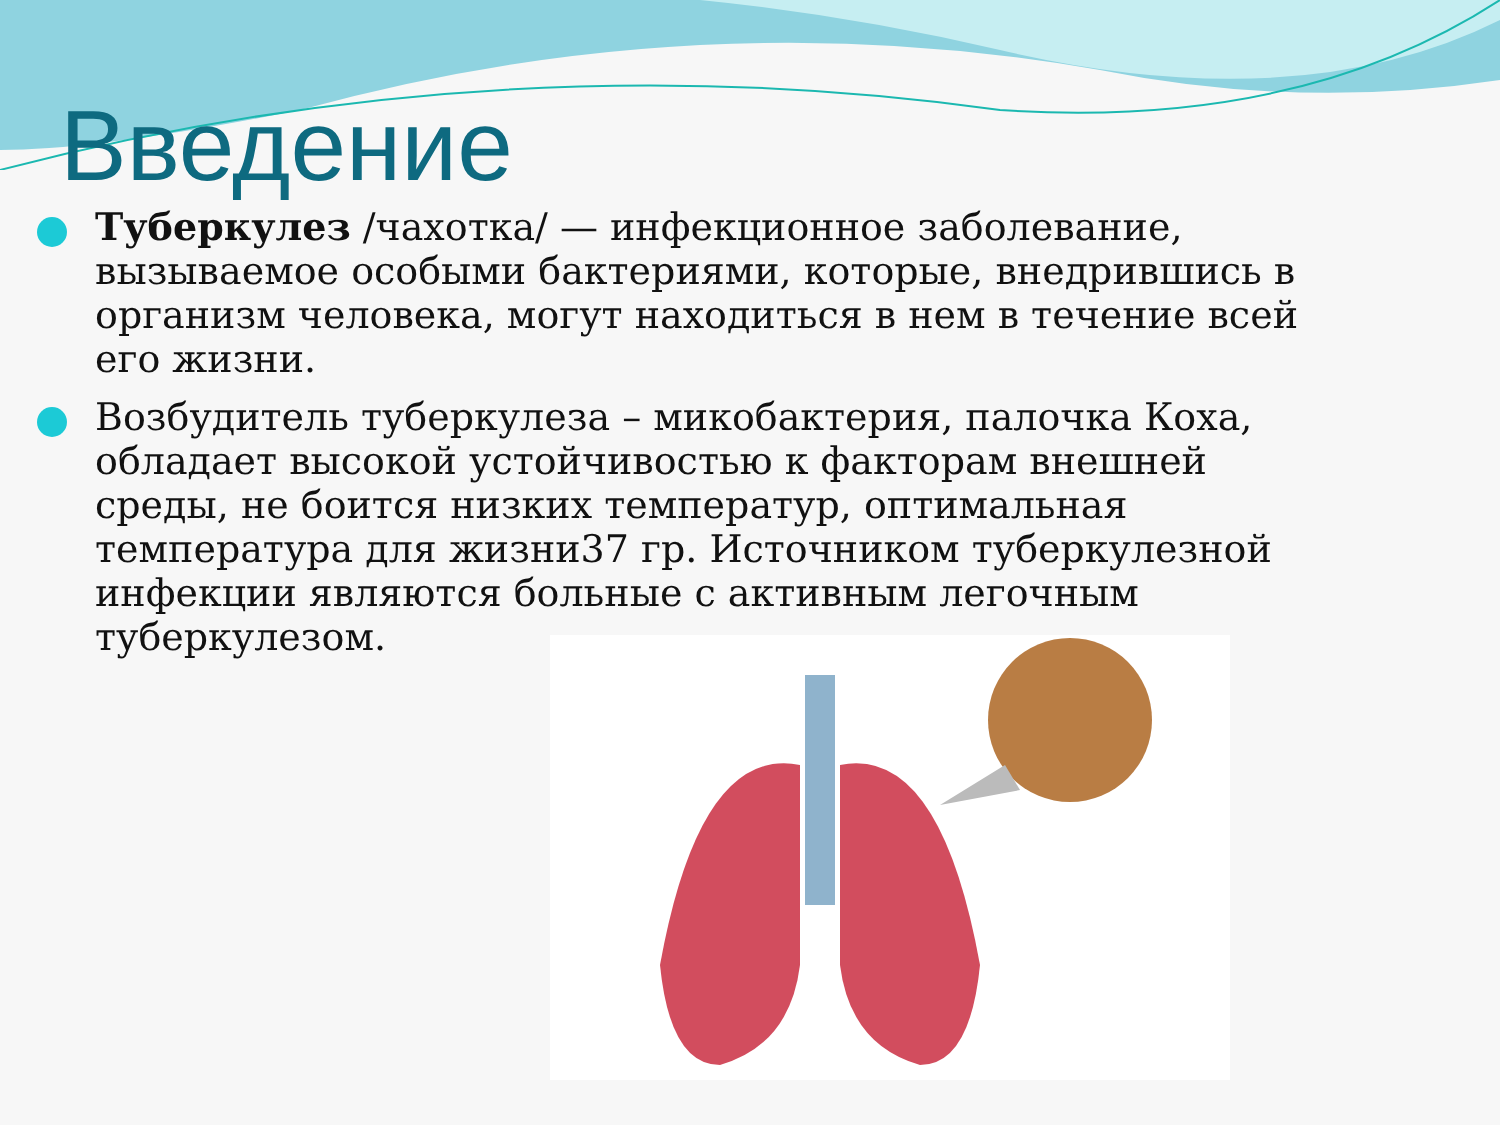Введение
Туберкулез /чахотка/ — инфекционное заболевание, вызываемое особыми бактериями, которые, внедрившись в организм человека, могут находиться в нем в течение всей его жизни.
Возбудитель туберкулеза – микобактерия, палочка Коха, обладает высокой устойчивостью к факторам внешней среды, не боится низких температур, оптимальная температура для жизни37 гр. Источником туберкулезной инфекции являются больные с активным легочным туберкулезом.